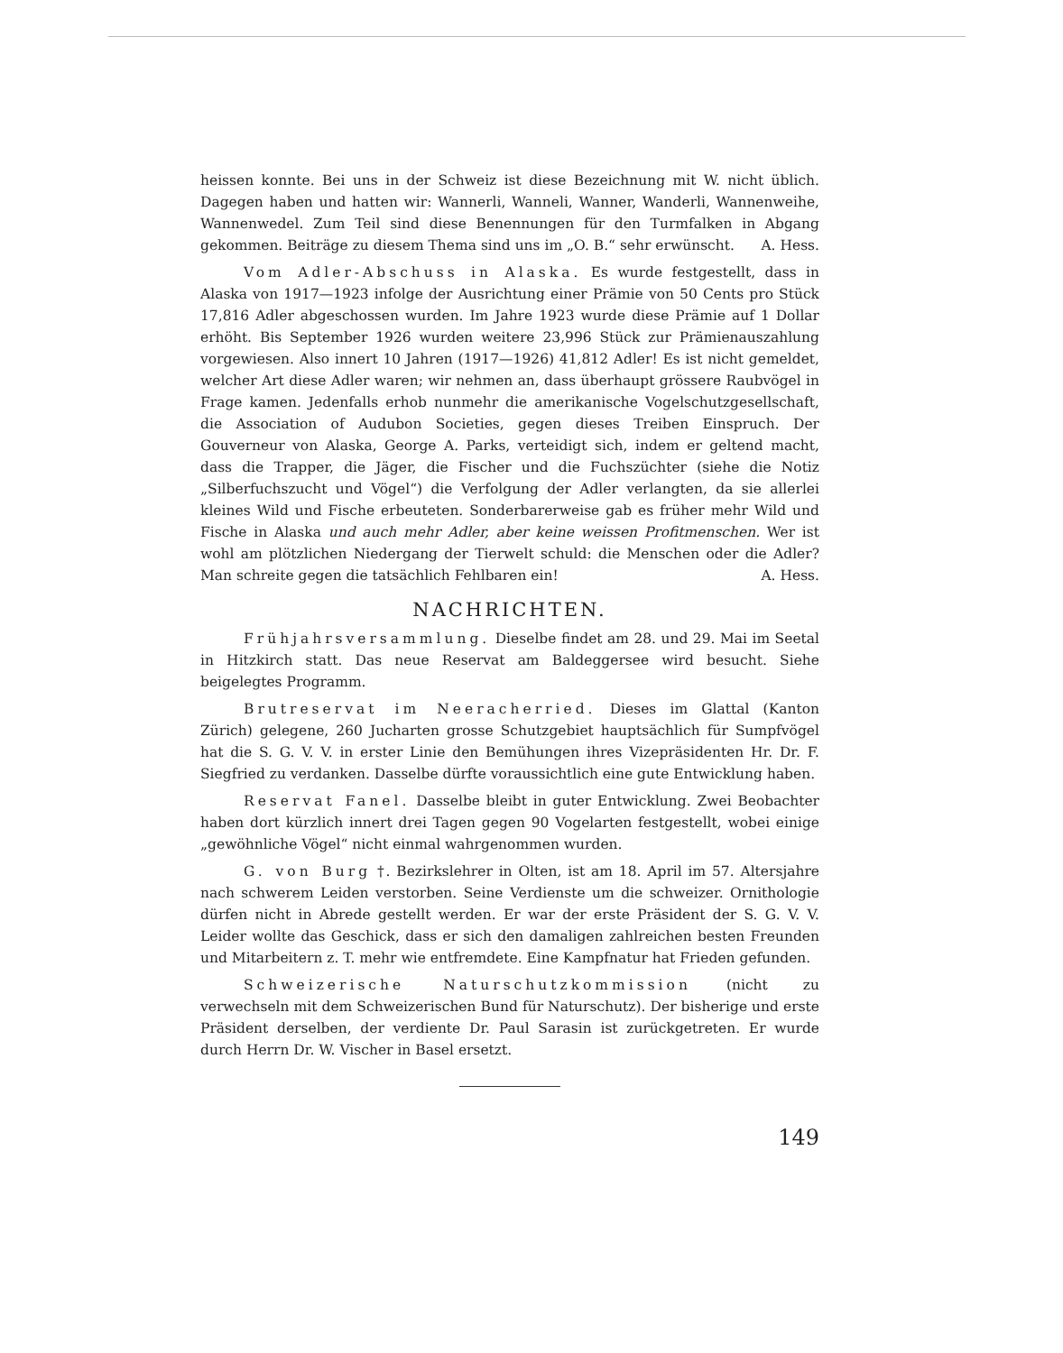heissen konnte. Bei uns in der Schweiz ist diese Bezeichnung mit W. nicht üblich. Dagegen haben und hatten wir: Wannerli, Wanneli, Wanner, Wanderli, Wannenweihe, Wannenwedel. Zum Teil sind diese Benennungen für den Turmfalken in Abgang gekommen. Beiträge zu diesem Thema sind uns im „O. B.“ sehr erwünscht. A. Hess.
Vom Adler-Abschuss in Alaska. Es wurde festgestellt, dass in Alaska von 1917—1923 infolge der Ausrichtung einer Prämie von 50 Cents pro Stück 17,816 Adler abgeschossen wurden. Im Jahre 1923 wurde diese Prämie auf 1 Dollar erhöht. Bis September 1926 wurden weitere 23,996 Stück zur Prämienauszahlung vorgewiesen. Also innert 10 Jahren (1917—1926) 41,812 Adler! Es ist nicht gemeldet, welcher Art diese Adler waren; wir nehmen an, dass überhaupt grössere Raubvögel in Frage kamen. Jedenfalls erhob nunmehr die amerikanische Vogelschutzgesellschaft, die Association of Audubon Societies, gegen dieses Treiben Einspruch. Der Gouverneur von Alaska, George A. Parks, verteidigt sich, indem er geltend macht, dass die Trapper, die Jäger, die Fischer und die Fuchszüchter (siehe die Notiz „Silberfuchszucht und Vögel“) die Verfolgung der Adler verlangten, da sie allerlei kleines Wild und Fische erbeuteten. Sonderbarerweise gab es früher mehr Wild und Fische in Alaska und auch mehr Adler, aber keine weissen Profitmenschen. Wer ist wohl am plötzlichen Niedergang der Tierwelt schuld: die Menschen oder die Adler? Man schreite gegen die tatsächlich Fehlbaren ein! A. Hess.
NACHRICHTEN.
Frühjahrsversammlung. Dieselbe findet am 28. und 29. Mai im Seetal in Hitzkirch statt. Das neue Reservat am Baldeggersee wird besucht. Siehe beigelegtes Programm.
Brutreservat im Neeracherried. Dieses im Glattal (Kanton Zürich) gelegene, 260 Jucharten grosse Schutzgebiet hauptsächlich für Sumpfvögel hat die S. G. V. V. in erster Linie den Bemühungen ihres Vizepräsidenten Hr. Dr. F. Siegfried zu verdanken. Dasselbe dürfte voraussichtlich eine gute Entwicklung haben.
Reservat Fanel. Dasselbe bleibt in guter Entwicklung. Zwei Beobachter haben dort kürzlich innert drei Tagen gegen 90 Vogelarten festgestellt, wobei einige „gewöhnliche Vögel“ nicht einmal wahrgenommen wurden.
G. von Burg †. Bezirkslehrer in Olten, ist am 18. April im 57. Altersjahre nach schwerem Leiden verstorben. Seine Verdienste um die schweizer. Ornithologie dürfen nicht in Abrede gestellt werden. Er war der erste Präsident der S. G. V. V. Leider wollte das Geschick, dass er sich den damaligen zahlreichen besten Freunden und Mitarbeitern z. T. mehr wie entfremdete. Eine Kampfnatur hat Frieden gefunden.
Schweizerische Naturschutzkommission (nicht zu verwechseln mit dem Schweizerischen Bund für Naturschutz). Der bisherige und erste Präsident derselben, der verdiente Dr. Paul Sarasin ist zurückgetreten. Er wurde durch Herrn Dr. W. Vischer in Basel ersetzt.
149